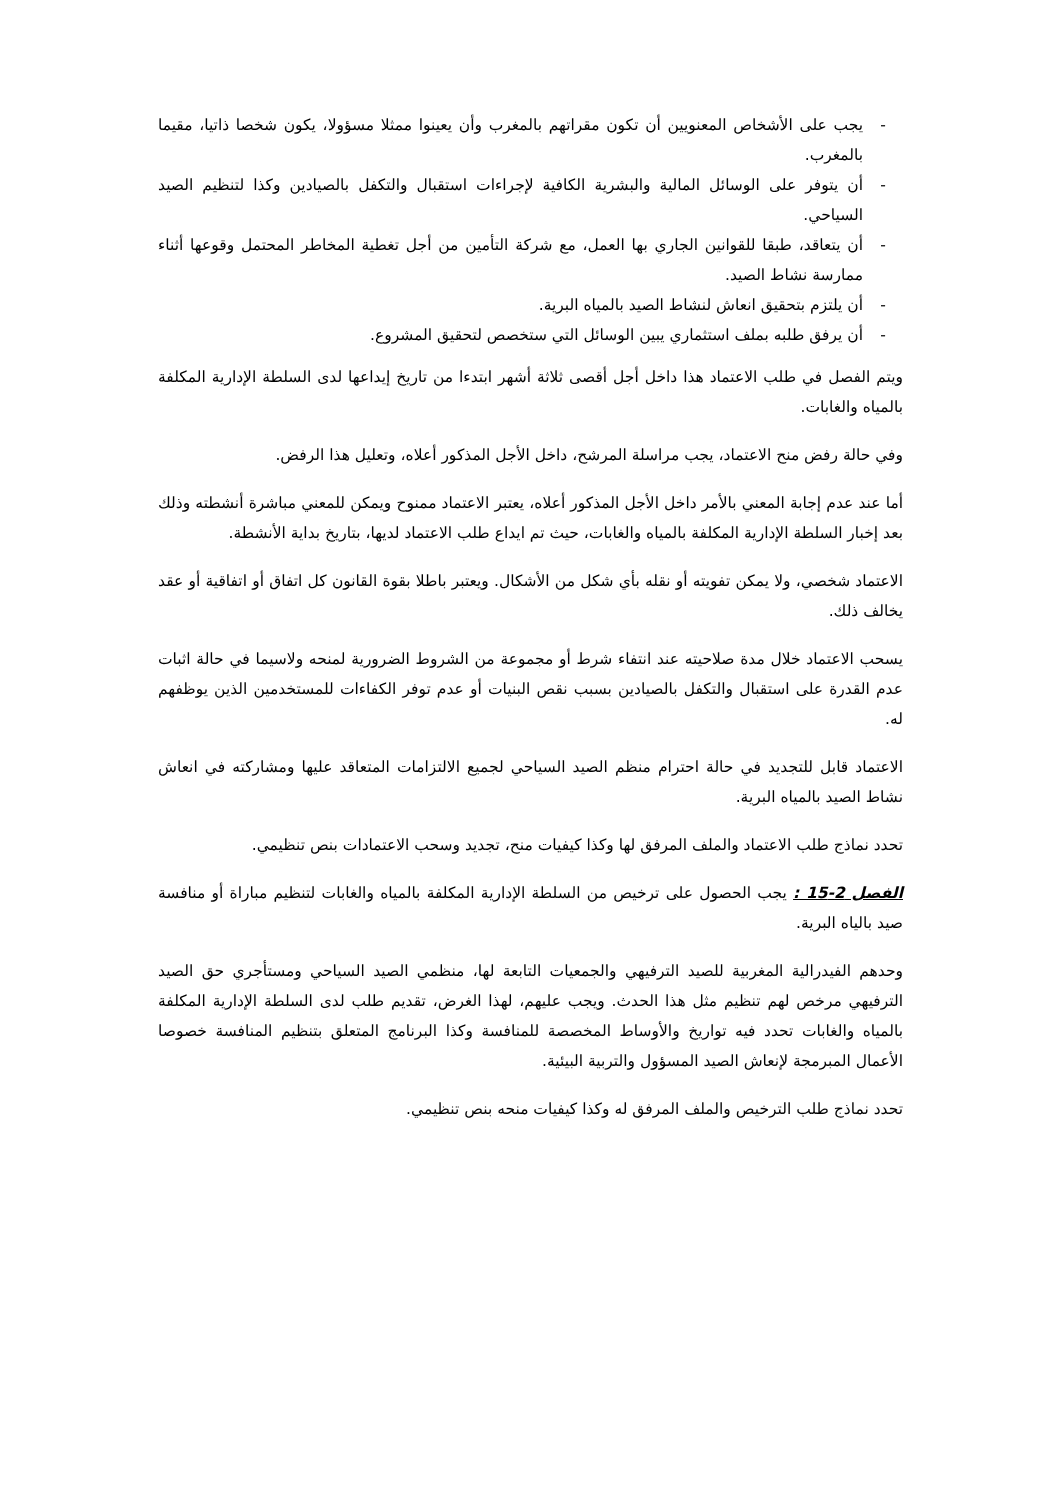- يجب على الأشخاص المعنويين أن تكون مقراتهم بالمغرب وأن يعينوا ممثلا مسؤولا، يكون شخصا ذاتيا، مقيما بالمغرب.
- أن يتوفر على الوسائل المالية والبشرية الكافية لإجراءات استقبال والتكفل بالصيادين وكذا لتنظيم الصيد السياحي.
- أن يتعاقد، طبقا للقوانين الجاري بها العمل، مع شركة التأمين من أجل تغطية المخاطر المحتمل وقوعها أثناء ممارسة نشاط الصيد.
- أن يلتزم بتحقيق انعاش لنشاط الصيد بالمياه البرية.
- أن يرفق طلبه بملف استثماري يبين الوسائل التي ستخصص لتحقيق المشروع.
ويتم الفصل في طلب الاعتماد هذا داخل أجل أقصى ثلاثة أشهر ابتدءا من تاريخ إيداعها لدى السلطة الإدارية المكلفة بالمياه والغابات.
وفي حالة رفض منح الاعتماد، يجب مراسلة المرشح، داخل الأجل المذكور أعلاه، وتعليل هذا الرفض.
أما عند عدم إجابة المعني بالأمر داخل الأجل المذكور أعلاه، يعتبر الاعتماد ممنوح ويمكن للمعني مباشرة أنشطته وذلك بعد إخبار السلطة الإدارية المكلفة بالمياه والغابات، حيث تم ايداع طلب الاعتماد لديها، بتاريخ بداية الأنشطة.
الاعتماد شخصي، ولا يمكن تفويته أو نقله بأي شكل من الأشكال. ويعتبر باطلا بقوة القانون كل اتفاق أو اتفاقية أو عقد يخالف ذلك.
يسحب الاعتماد خلال مدة صلاحيته عند انتفاء شرط أو مجموعة من الشروط الضرورية لمنحه ولاسيما في حالة اثبات عدم القدرة على استقبال والتكفل بالصيادين بسبب نقص البنيات أو عدم توفر الكفاءات للمستخدمين الذين يوظفهم له.
الاعتماد قابل للتجديد في حالة احترام منظم الصيد السياحي لجميع الالتزامات المتعاقد عليها ومشاركته في انعاش نشاط الصيد بالمياه البرية.
تحدد نماذج طلب الاعتماد والملف المرفق لها وكذا كيفيات منح، تجديد وسحب الاعتمادات بنص تنظيمي.
الفصل 2-15 : يجب الحصول على ترخيص من السلطة الإدارية المكلفة بالمياه والغابات لتنظيم مباراة أو منافسة صيد بالياه البرية.
وحدهم الفيدرالية المغربية للصيد الترفيهي والجمعيات التابعة لها، منظمي الصيد السياحي ومستأجري حق الصيد الترفيهي مرخص لهم تنظيم مثل هذا الحدث. ويجب عليهم، لهذا الغرض، تقديم طلب لدى السلطة الإدارية المكلفة بالمياه والغابات تحدد فيه تواريخ والأوساط المخصصة للمنافسة وكذا البرنامج المتعلق بتنظيم المنافسة خصوصا الأعمال المبرمجة لإنعاش الصيد المسؤول والتربية البيئية.
تحدد نماذج طلب الترخيص والملف المرفق له وكذا كيفيات منحه بنص تنظيمي.